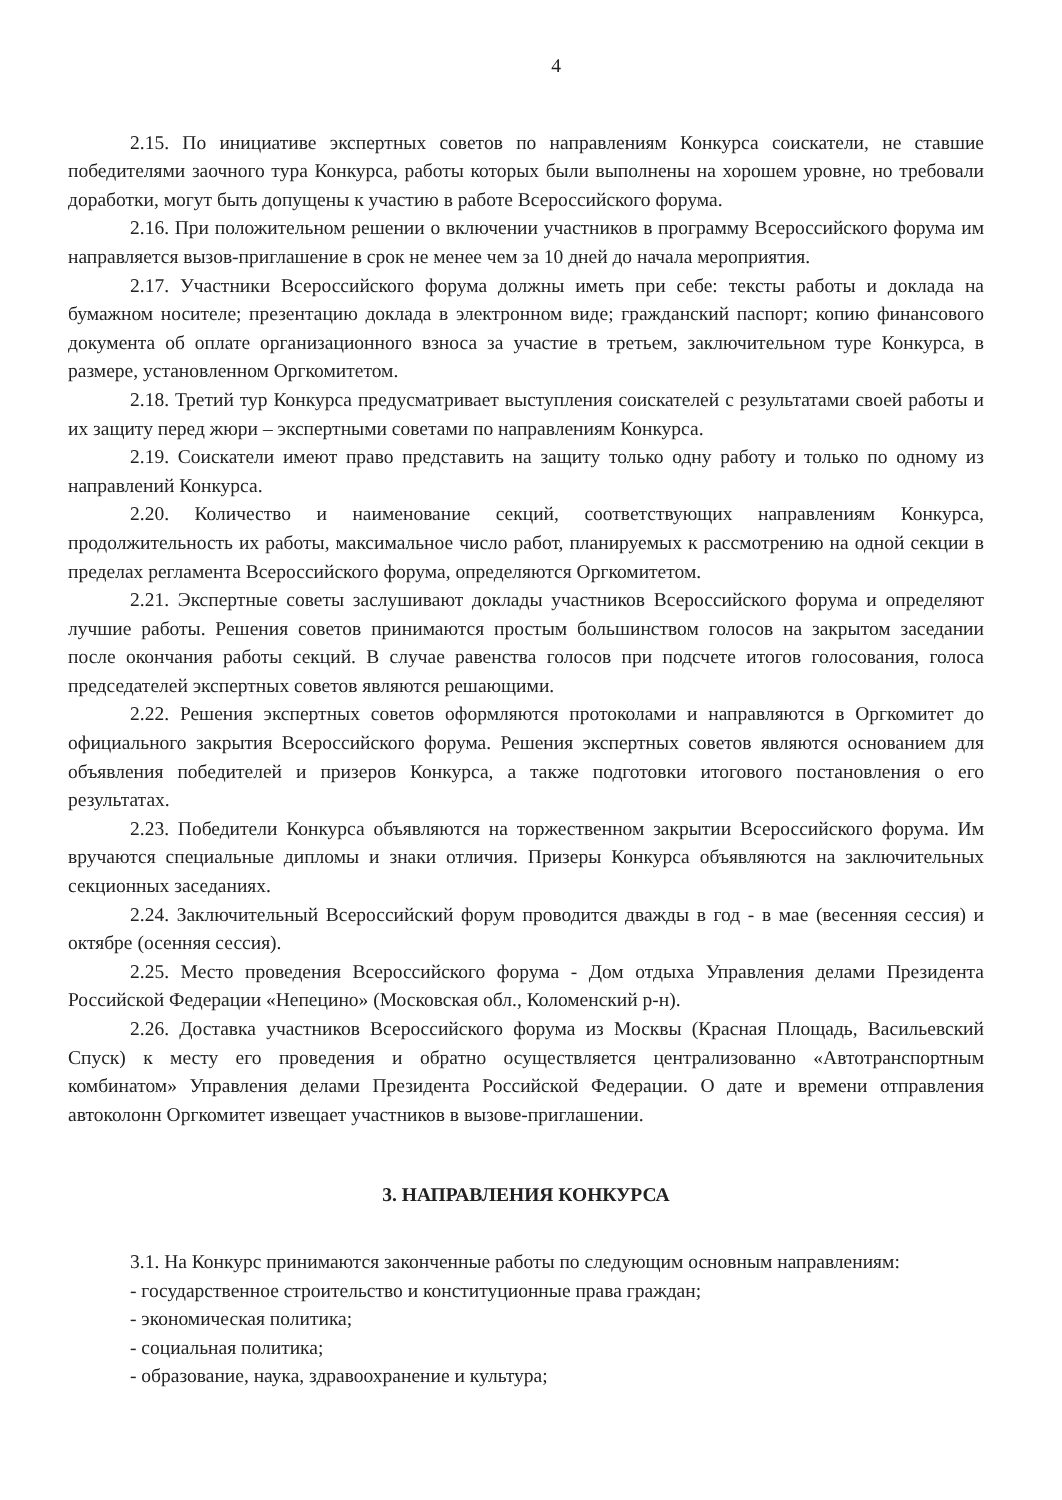4
2.15. По инициативе экспертных советов по направлениям Конкурса соискатели, не ставшие победителями заочного тура Конкурса, работы которых были выполнены на хорошем уровне, но требовали доработки, могут быть допущены к участию в работе Всероссийского форума.
2.16. При положительном решении о включении участников в программу Всероссийского форума им направляется вызов-приглашение в срок не менее чем за 10 дней до начала мероприятия.
2.17. Участники Всероссийского форума должны иметь при себе: тексты работы и доклада на бумажном носителе; презентацию доклада в электронном виде; гражданский паспорт; копию финансового документа об оплате организационного взноса за участие в третьем, заключительном туре Конкурса, в размере, установленном Оргкомитетом.
2.18. Третий тур Конкурса предусматривает выступления соискателей с результатами своей работы и их защиту перед жюри – экспертными советами по направлениям Конкурса.
2.19. Соискатели имеют право представить на защиту только одну работу и только по одному из направлений Конкурса.
2.20. Количество и наименование секций, соответствующих направлениям Конкурса, продолжительность их работы, максимальное число работ, планируемых к рассмотрению на одной секции в пределах регламента Всероссийского форума, определяются Оргкомитетом.
2.21. Экспертные советы заслушивают доклады участников Всероссийского форума и определяют лучшие работы. Решения советов принимаются простым большинством голосов на закрытом заседании после окончания работы секций. В случае равенства голосов при подсчете итогов голосования, голоса председателей экспертных советов являются решающими.
2.22. Решения экспертных советов оформляются протоколами и направляются в Оргкомитет до официального закрытия Всероссийского форума. Решения экспертных советов являются основанием для объявления победителей и призеров Конкурса, а также подготовки итогового постановления о его результатах.
2.23. Победители Конкурса объявляются на торжественном закрытии Всероссийского форума. Им вручаются специальные дипломы и знаки отличия. Призеры Конкурса объявляются на заключительных секционных заседаниях.
2.24. Заключительный Всероссийский форум проводится дважды в год - в мае (весенняя сессия) и октябре (осенняя сессия).
2.25. Место проведения Всероссийского форума - Дом отдыха Управления делами Президента Российской Федерации «Непецино» (Московская обл., Коломенский р-н).
2.26. Доставка участников Всероссийского форума из Москвы (Красная Площадь, Васильевский Спуск) к месту его проведения и обратно осуществляется централизованно «Автотранспортным комбинатом» Управления делами Президента Российской Федерации. О дате и времени отправления автоколонн Оргкомитет извещает участников в вызове-приглашении.
3. НАПРАВЛЕНИЯ КОНКУРСА
3.1. На Конкурс принимаются законченные работы по следующим основным направлениям:
- государственное строительство и конституционные права граждан;
- экономическая политика;
- социальная политика;
- образование, наука, здравоохранение и культура;